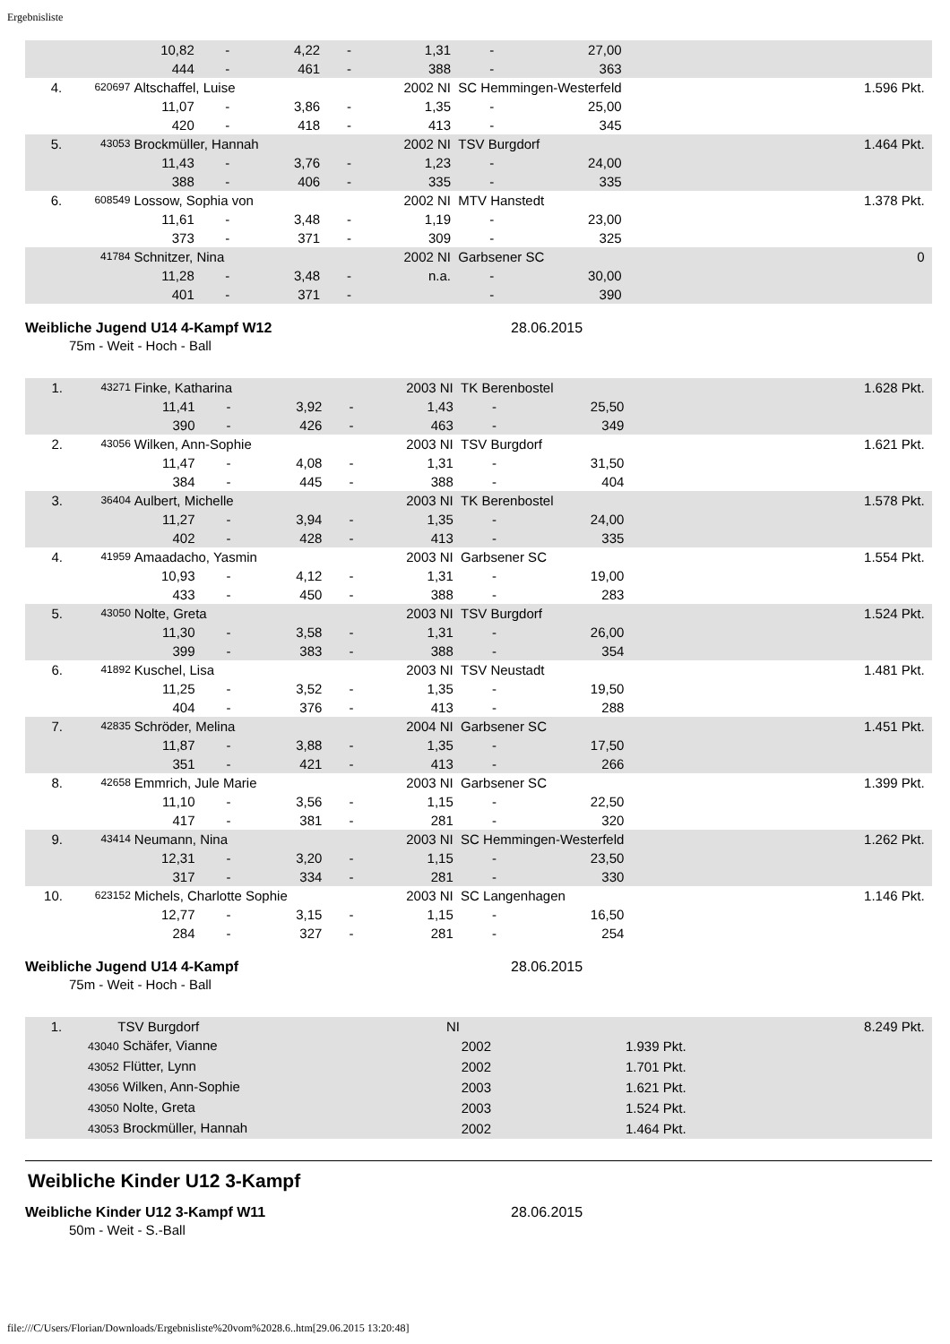Ergebnisliste
| | | 10,82 | - | 4,22 | - | 1,31 | - | 27,00 | |
| | | 444 | - | 461 | - | 388 | - | 363 | |
| 4. | 620697 | Altschaffel, Luise | | | | 2002 NI | SC Hemmingen-Westerfeld | | 1.596 Pkt. |
| | | 11,07 | - | 3,86 | - | 1,35 | - | 25,00 | |
| | | 420 | - | 418 | - | 413 | - | 345 | |
| 5. | 43053 | Brockmüller, Hannah | | | | 2002 NI | TSV Burgdorf | | 1.464 Pkt. |
| | | 11,43 | - | 3,76 | - | 1,23 | - | 24,00 | |
| | | 388 | - | 406 | - | 335 | - | 335 | |
| 6. | 608549 | Lossow, Sophia von | | | | 2002 NI | MTV Hanstedt | | 1.378 Pkt. |
| | | 11,61 | - | 3,48 | - | 1,19 | - | 23,00 | |
| | | 373 | - | 371 | - | 309 | - | 325 | |
| | 41784 | Schnitzer, Nina | | | | 2002 NI | Garbsener SC | | 0 |
| | | 11,28 | - | 3,48 | - | n.a. | - | 30,00 | |
| | | 401 | - | 371 | - | | - | 390 | |
Weibliche Jugend U14 4-Kampf W12 28.06.2015
75m - Weit - Hoch - Ball
| 1. | 43271 | Finke, Katharina | | | | 2003 NI | TK Berenbostel | | 1.628 Pkt. |
| | | 11,41 | - | 3,92 | - | 1,43 | - | 25,50 | |
| | | 390 | - | 426 | - | 463 | - | 349 | |
| 2. | 43056 | Wilken, Ann-Sophie | | | | 2003 NI | TSV Burgdorf | | 1.621 Pkt. |
| | | 11,47 | - | 4,08 | - | 1,31 | - | 31,50 | |
| | | 384 | - | 445 | - | 388 | - | 404 | |
| 3. | 36404 | Aulbert, Michelle | | | | 2003 NI | TK Berenbostel | | 1.578 Pkt. |
| | | 11,27 | - | 3,94 | - | 1,35 | - | 24,00 | |
| | | 402 | - | 428 | - | 413 | - | 335 | |
| 4. | 41959 | Amaadacho, Yasmin | | | | 2003 NI | Garbsener SC | | 1.554 Pkt. |
| | | 10,93 | - | 4,12 | - | 1,31 | - | 19,00 | |
| | | 433 | - | 450 | - | 388 | - | 283 | |
| 5. | 43050 | Nolte, Greta | | | | 2003 NI | TSV Burgdorf | | 1.524 Pkt. |
| | | 11,30 | - | 3,58 | - | 1,31 | - | 26,00 | |
| | | 399 | - | 383 | - | 388 | - | 354 | |
| 6. | 41892 | Kuschel, Lisa | | | | 2003 NI | TSV Neustadt | | 1.481 Pkt. |
| | | 11,25 | - | 3,52 | - | 1,35 | - | 19,50 | |
| | | 404 | - | 376 | - | 413 | - | 288 | |
| 7. | 42835 | Schröder, Melina | | | | 2004 NI | Garbsener SC | | 1.451 Pkt. |
| | | 11,87 | - | 3,88 | - | 1,35 | - | 17,50 | |
| | | 351 | - | 421 | - | 413 | - | 266 | |
| 8. | 42658 | Emmrich, Jule Marie | | | | 2003 NI | Garbsener SC | | 1.399 Pkt. |
| | | 11,10 | - | 3,56 | - | 1,15 | - | 22,50 | |
| | | 417 | - | 381 | - | 281 | - | 320 | |
| 9. | 43414 | Neumann, Nina | | | | 2003 NI | SC Hemmingen-Westerfeld | | 1.262 Pkt. |
| | | 12,31 | - | 3,20 | - | 1,15 | - | 23,50 | |
| | | 317 | - | 334 | - | 281 | - | 330 | |
| 10. | 623152 | Michels, Charlotte Sophie | | | | 2003 NI | SC Langenhagen | | 1.146 Pkt. |
| | | 12,77 | - | 3,15 | - | 1,15 | - | 16,50 | |
| | | 284 | - | 327 | - | 281 | - | 254 | |
Weibliche Jugend U14 4-Kampf 28.06.2015
75m - Weit - Hoch - Ball
| 1. | TSV Burgdorf | NI | | 8.249 Pkt. |
| | 43040 Schäfer, Vianne | 2002 | 1.939 Pkt. | |
| | 43052 Flütter, Lynn | 2002 | 1.701 Pkt. | |
| | 43056 Wilken, Ann-Sophie | 2003 | 1.621 Pkt. | |
| | 43050 Nolte, Greta | 2003 | 1.524 Pkt. | |
| | 43053 Brockmüller, Hannah | 2002 | 1.464 Pkt. | |
Weibliche Kinder U12 3-Kampf
Weibliche Kinder U12 3-Kampf W11 28.06.2015
50m - Weit - S.-Ball
file:///C/Users/Florian/Downloads/Ergebnisliste%20vom%2028.6..htm[29.06.2015 13:20:48]